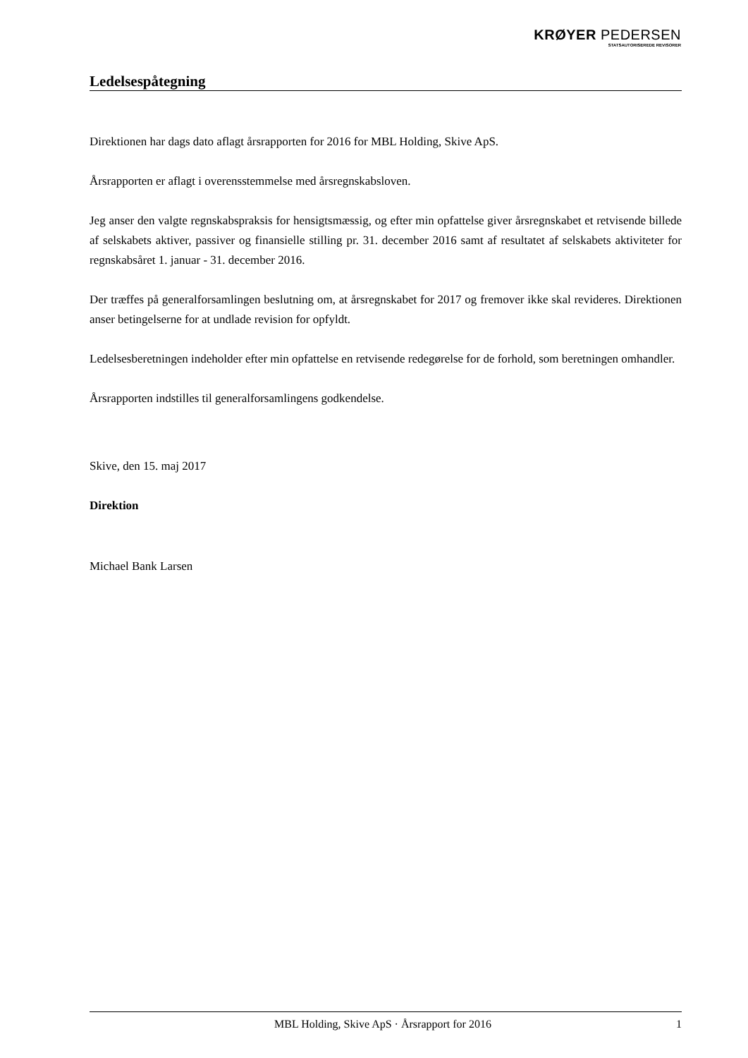KRØYER PEDERSEN
STATSAUTORISEREDE REVISORER
Ledelsespåtegning
Direktionen har dags dato aflagt årsrapporten for 2016 for MBL Holding, Skive ApS.
Årsrapporten er aflagt i overensstemmelse med årsregnskabsloven.
Jeg anser den valgte regnskabspraksis for hensigtsmæssig, og efter min opfattelse giver årsregnskabet et retvisende billede af selskabets aktiver, passiver og finansielle stilling pr. 31. december 2016 samt af resultatet af selskabets aktiviteter for regnskabsåret 1. januar - 31. december 2016.
Der træffes på generalforsamlingen beslutning om, at årsregnskabet for 2017 og fremover ikke skal revideres. Direktionen anser betingelserne for at undlade revision for opfyldt.
Ledelsesberetningen indeholder efter min opfattelse en retvisende redegørelse for de forhold, som beretningen omhandler.
Årsrapporten indstilles til generalforsamlingens godkendelse.
Skive, den 15. maj 2017
Direktion
Michael Bank Larsen
MBL Holding, Skive ApS · Årsrapport for 2016 1